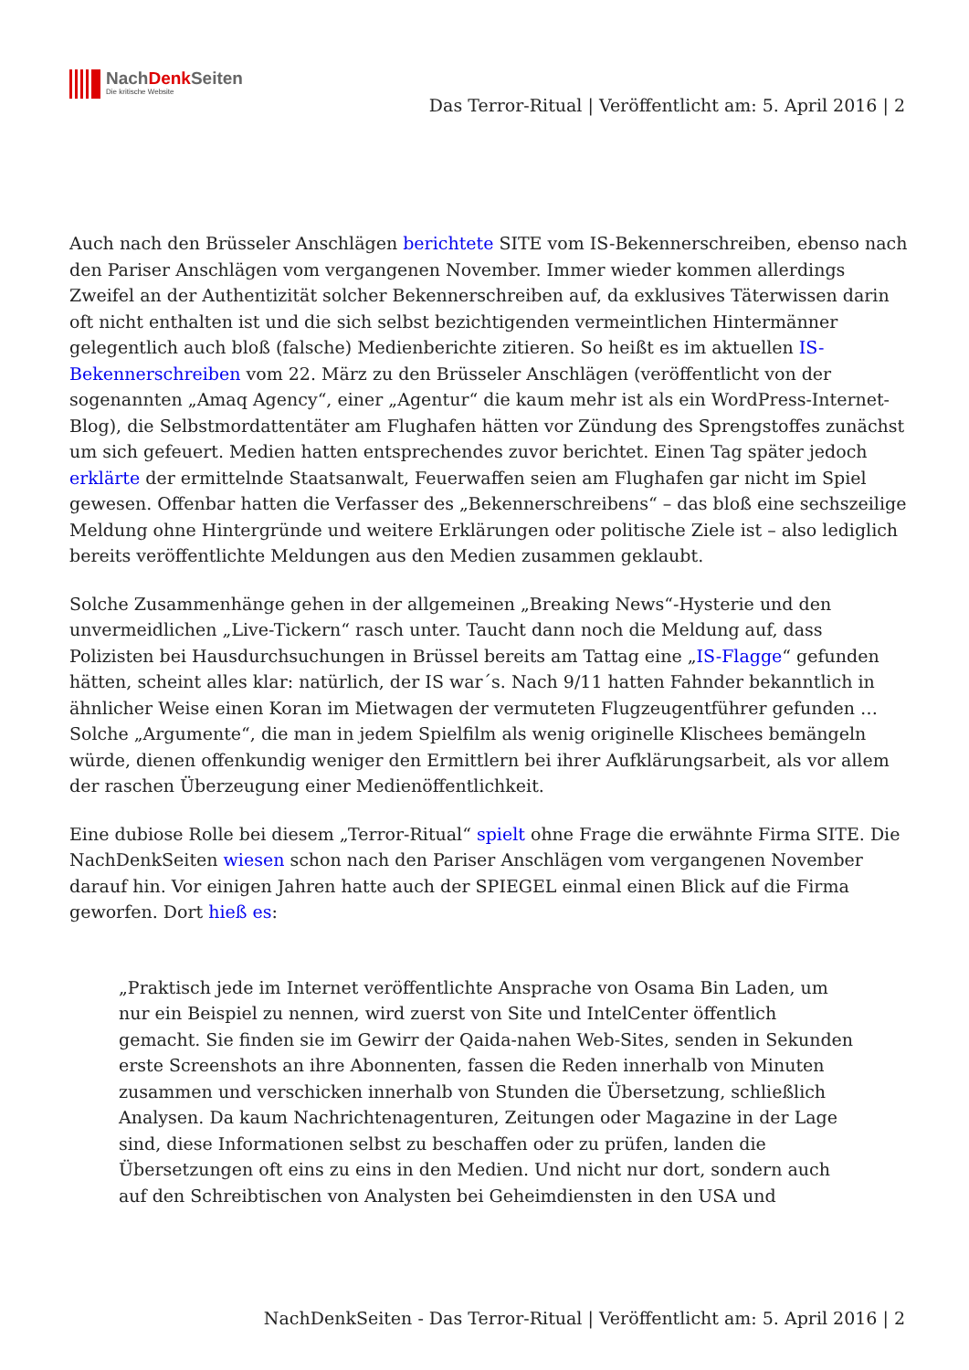NachDenk Seiten
Die kritische Website
Das Terror-Ritual | Veröffentlicht am: 5. April 2016 | 2
Auch nach den Brüsseler Anschlägen berichtete SITE vom IS-Bekennerschreiben, ebenso nach den Pariser Anschlägen vom vergangenen November. Immer wieder kommen allerdings Zweifel an der Authentizität solcher Bekennerschreiben auf, da exklusives Täterwissen darin oft nicht enthalten ist und die sich selbst bezichtigenden vermeintlichen Hintermänner gelegentlich auch bloß (falsche) Medienberichte zitieren. So heißt es im aktuellen IS-Bekennerschreiben vom 22. März zu den Brüsseler Anschlägen (veröffentlicht von der sogenannten „Amaq Agency“, einer „Agentur“ die kaum mehr ist als ein WordPress-Internet-Blog), die Selbstmordattentäter am Flughafen hätten vor Zündung des Sprengstoffes zunächst um sich gefeuert. Medien hatten entsprechendes zuvor berichtet. Einen Tag später jedoch erklärte der ermittelnde Staatsanwalt, Feuerwaffen seien am Flughafen gar nicht im Spiel gewesen. Offenbar hatten die Verfasser des „Bekennerschreibens“ – das bloß eine sechszeilige Meldung ohne Hintergründe und weitere Erklärungen oder politische Ziele ist – also lediglich bereits veröffentlichte Meldungen aus den Medien zusammen geklaubt.
Solche Zusammenhänge gehen in der allgemeinen „Breaking News“-Hysterie und den unvermeidlichen „Live-Tickern“ rasch unter. Taucht dann noch die Meldung auf, dass Polizisten bei Hausdurchsuchungen in Brüssel bereits am Tattag eine „IS-Flagge“ gefunden hätten, scheint alles klar: natürlich, der IS war´s. Nach 9/11 hatten Fahnder bekanntlich in ähnlicher Weise einen Koran im Mietwagen der vermuteten Flugzeugentführer gefunden … Solche „Argumente“, die man in jedem Spielfilm als wenig originelle Klischees bemängeln würde, dienen offenkundig weniger den Ermittlern bei ihrer Aufklärungsarbeit, als vor allem der raschen Überzeugung einer Medienöffentlichkeit.
Eine dubiose Rolle bei diesem „Terror-Ritual“ spielt ohne Frage die erwähnte Firma SITE. Die NachDenkSeiten wiesen schon nach den Pariser Anschlägen vom vergangenen November darauf hin. Vor einigen Jahren hatte auch der SPIEGEL einmal einen Blick auf die Firma geworfen. Dort hieß es:
„Praktisch jede im Internet veröffentlichte Ansprache von Osama Bin Laden, um nur ein Beispiel zu nennen, wird zuerst von Site und IntelCenter öffentlich gemacht. Sie finden sie im Gewirr der Qaida-nahen Web-Sites, senden in Sekunden erste Screenshots an ihre Abonnenten, fassen die Reden innerhalb von Minuten zusammen und verschicken innerhalb von Stunden die Übersetzung, schließlich Analysen. Da kaum Nachrichtenagenturen, Zeitungen oder Magazine in der Lage sind, diese Informationen selbst zu beschaffen oder zu prüfen, landen die Übersetzungen oft eins zu eins in den Medien. Und nicht nur dort, sondern auch auf den Schreibtischen von Analysten bei Geheimdiensten in den USA und
NachDenkSeiten - Das Terror-Ritual | Veröffentlicht am: 5. April 2016 | 2